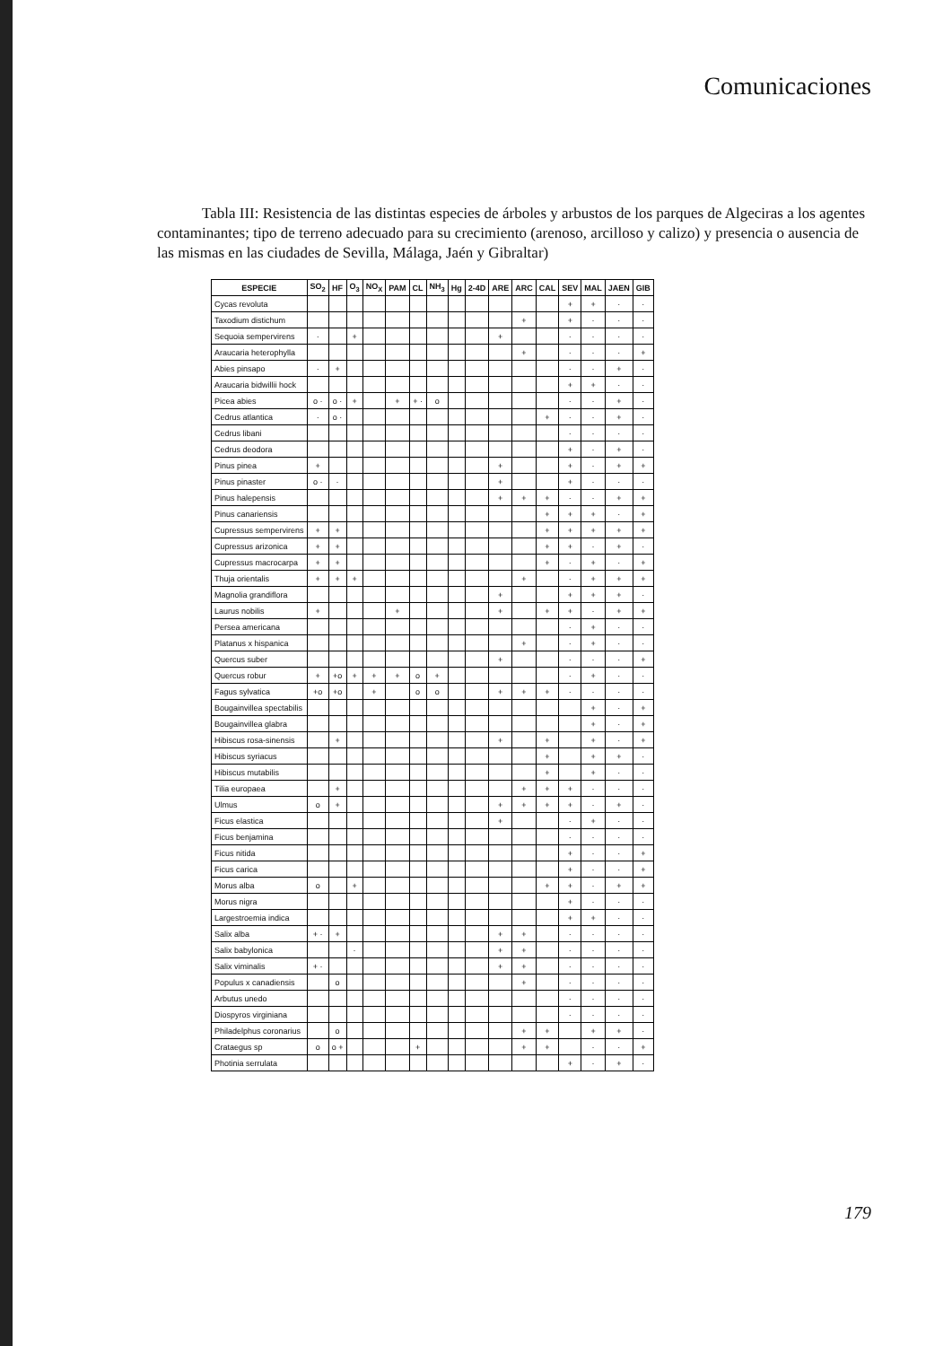Comunicaciones
Tabla III: Resistencia de las distintas especies de árboles y arbustos de los parques de Algeciras a los agentes contaminantes; tipo de terreno adecuado para su crecimiento (arenoso, arcilloso y calizo) y presencia o ausencia de las mismas en las ciudades de Sevilla, Málaga, Jaén y Gibraltar)
| ESPECIE | SO<sub>2</sub> | HF | O<sub>3</sub> | NO<sub>X</sub> | PAM | CL | NH<sub>3</sub> | Hg | 2-4D | ARE | ARC | CAL | SEV | MAL | JAEN | GIB |
| --- | --- | --- | --- | --- | --- | --- | --- | --- | --- | --- | --- | --- | --- | --- | --- | --- |
| Cycas revoluta | | | | | | | | | | | | | + | + | · | · |
| Taxodium distichum | | | | | | | | | | | + | | + | · | · | · |
| Sequoia sempervirens | · | | + | | | | | | | + | | | · | · | · | · |
| Araucaria heterophylla | | | | | | | | | | | + | | · | · | · | + |
| Abies pinsapo | · | + | | | | | | | | | | | · | · | + | · |
| Araucaria bidwillii hock | | | | | | | | | | | | | + | + | · | · |
| Picea abies | o · | o · | + | | + | + · | o | | | | | | · | · | + | · |
| Cedrus atlantica | · | o · | | | | | | | | | | + | · | · | + | · |
| Cedrus libani | | | | | | | | | | | | | · | · | · | · |
| Cedrus deodora | | | | | | | | | | | | | + | · | + | · |
| Pinus pinea | + | | | | | | | | | + | | | + | · | + | + |
| Pinus pinaster | o · | · | | | | | | | | + | | | + | · | · | · |
| Pinus halepensis | | | | | | | | | | + | + | + | · | · | + | + |
| Pinus canariensis | | | | | | | | | | | | + | + | + | · | + |
| Cupressus sempervirens | + | + | | | | | | | | | | + | + | + | + | + |
| Cupressus arizonica | + | + | | | | | | | | | | + | + | · | + | · |
| Cupressus macrocarpa | + | + | | | | | | | | | | + | · | + | · | + |
| Thuja orientalis | + | + | + | | | | | | | | + | | · | + | + | + |
| Magnolia grandiflora | | | | | | | | | | + | | | + | + | + | · |
| Laurus nobilis | + | | | | + | | | | | + | | + | + | · | + | + |
| Persea americana | | | | | | | | | | | | | · | + | · | · |
| Platanus x hispanica | | | | | | | | | | | + | | · | + | · | · |
| Quercus suber | | | | | | | | | | + | | | · | · | · | + |
| Quercus robur | + | +o | + | + | + | o | + | | | | | | · | + | · | · |
| Fagus sylvatica | +o | +o | | + | | o | o | | | + | + | + | · | · | · | · |
| Bougainvillea spectabilis | | | | | | | | | | | | | | + | · | + |
| Bougainvillea glabra | | | | | | | | | | | | | | + | · | + |
| Hibiscus rosa-sinensis | | + | | | | | | | | + | | + | | + | · | + |
| Hibiscus syriacus | | | | | | | | | | | | + | | + | + | · |
| Hibiscus mutabilis | | | | | | | | | | | | + | | + | · | · |
| Tilia europaea | | + | | | | | | | | | + | + | + | · | · | · |
| Ulmus | o | + | | | | | | | | + | + | + | + | · | + | · |
| Ficus elastica | | | | | | | | | | + | | | · | + | · | · |
| Ficus benjamina | | | | | | | | | | | | | · | · | · | · |
| Ficus nitida | | | | | | | | | | | | | + | · | · | + |
| Ficus carica | | | | | | | | | | | | | + | · | · | + |
| Morus alba | o | | + | | | | | | | | | + | + | · | + | + |
| Morus nigra | | | | | | | | | | | | | + | · | · | · |
| Largestroemia indica | | | | | | | | | | | | | + | + | · | · |
| Salix alba | + · | + | | | | | | | | + | + | | · | · | · | · |
| Salix babylonica | | | · | | | | | | | + | + | | · | · | · | · |
| Salix viminalis | + · | | | | | | | | | + | + | | · | · | · | · |
| Populus x canadiensis | | o | | | | | | | | | + | | · | · | · | · |
| Arbutus unedo | | | | | | | | | | | | | · | · | · | · |
| Diospyros virginiana | | | | | | | | | | | | | · | · | · | · |
| Philadelphus coronarius | | o | | | | | | | | | + | + | | + | + | · |
| Crataegus sp | o | o + | | | | + | | | | | + | + | | · | · | + |
| Photinia serrulata | | | | | | | | | | | | | + | · | + | · |
179